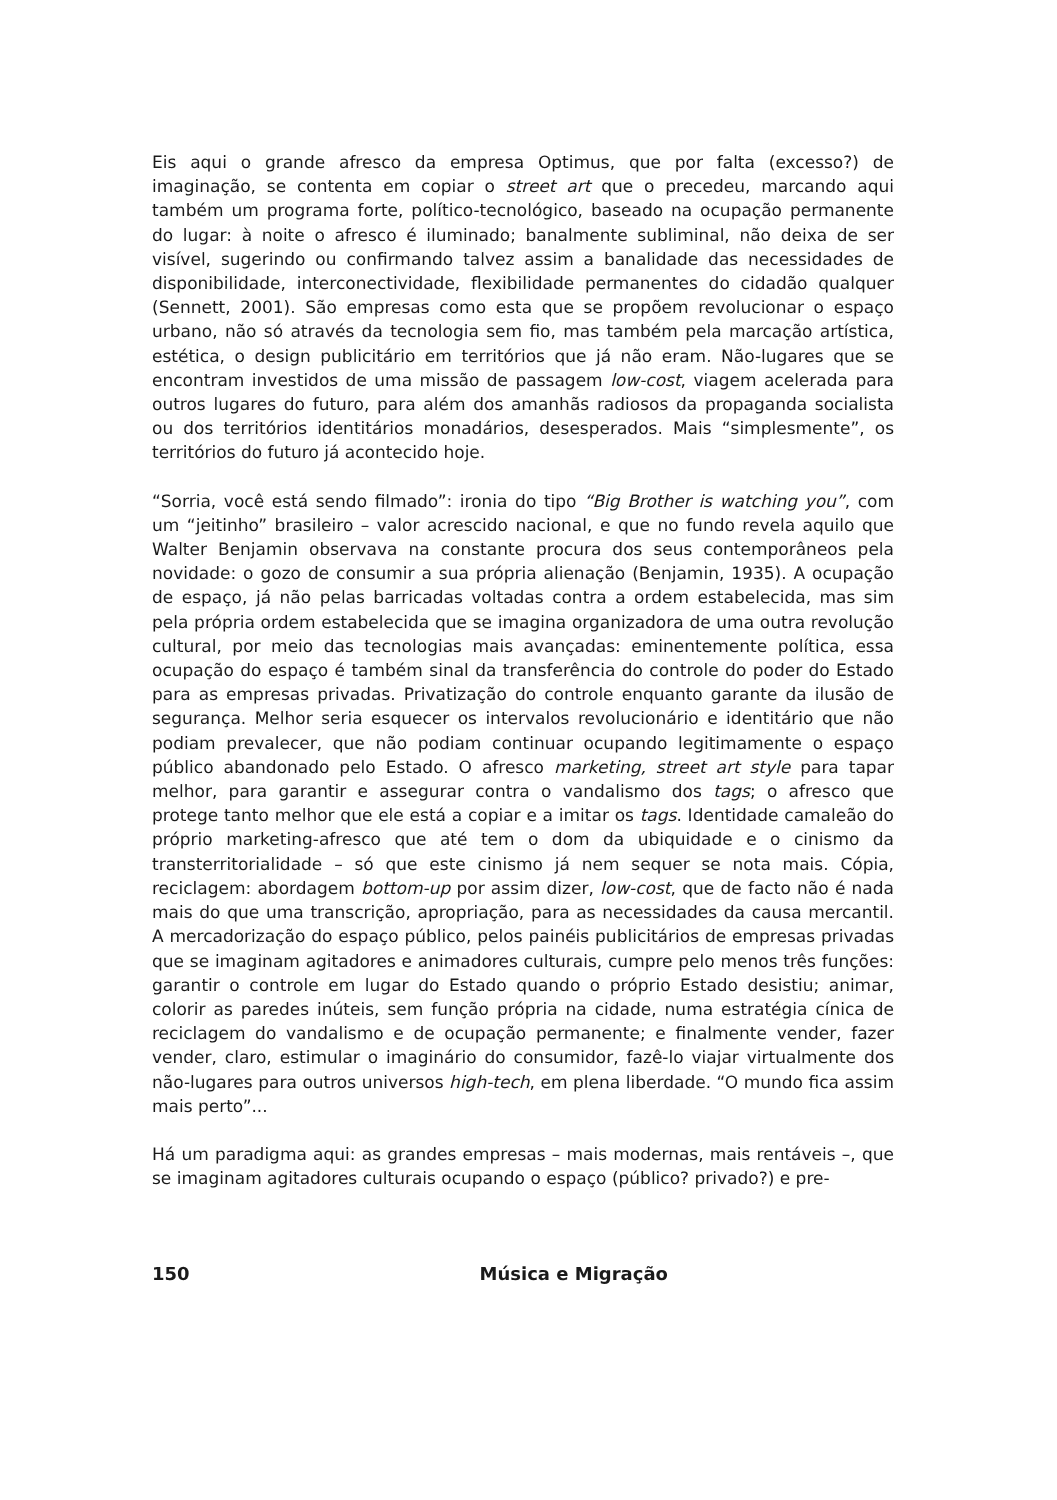Eis aqui o grande afresco da empresa Optimus, que por falta (excesso?) de imaginação, se contenta em copiar o street art que o precedeu, marcando aqui também um programa forte, político-tecnológico, baseado na ocupação permanente do lugar: à noite o afresco é iluminado; banalmente subliminal, não deixa de ser visível, sugerindo ou confirmando talvez assim a banalidade das necessidades de disponibilidade, interconectividade, flexibilidade permanentes do cidadão qualquer (Sennett, 2001). São empresas como esta que se propõem revolucionar o espaço urbano, não só através da tecnologia sem fio, mas também pela marcação artística, estética, o design publicitário em territórios que já não eram. Não-lugares que se encontram investidos de uma missão de passagem low-cost, viagem acelerada para outros lugares do futuro, para além dos amanhãs radiosos da propaganda socialista ou dos territórios identitários monadários, desesperados. Mais “simplesmente”, os territórios do futuro já acontecido hoje.
“Sorria, você está sendo filmado”: ironia do tipo “Big Brother is watching you”, com um “jeitinho” brasileiro – valor acrescido nacional, e que no fundo revela aquilo que Walter Benjamin observava na constante procura dos seus contemporâneos pela novidade: o gozo de consumir a sua própria alienação (Benjamin, 1935). A ocupação de espaço, já não pelas barricadas voltadas contra a ordem estabelecida, mas sim pela própria ordem estabelecida que se imagina organizadora de uma outra revolução cultural, por meio das tecnologias mais avançadas: eminentemente política, essa ocupação do espaço é também sinal da transferência do controle do poder do Estado para as empresas privadas. Privatização do controle enquanto garante da ilusão de segurança. Melhor seria esquecer os intervalos revolucionário e identitário que não podiam prevalecer, que não podiam continuar ocupando legitimamente o espaço público abandonado pelo Estado. O afresco marketing, street art style para tapar melhor, para garantir e assegurar contra o vandalismo dos tags; o afresco que protege tanto melhor que ele está a copiar e a imitar os tags. Identidade camaleão do próprio marketing-afresco que até tem o dom da ubiquidade e o cinismo da transterritorialidade – só que este cinismo já nem sequer se nota mais. Cópia, reciclagem: abordagem bottom-up por assim dizer, low-cost, que de facto não é nada mais do que uma transcrição, apropriação, para as necessidades da causa mercantil. A mercadorização do espaço público, pelos painéis publicitários de empresas privadas que se imaginam agitadores e animadores culturais, cumpre pelo menos três funções: garantir o controle em lugar do Estado quando o próprio Estado desistiu; animar, colorir as paredes inúteis, sem função própria na cidade, numa estratégia cínica de reciclagem do vandalismo e de ocupação permanente; e finalmente vender, fazer vender, claro, estimular o imaginário do consumidor, fazê-lo viajar virtualmente dos não-lugares para outros universos high-tech, em plena liberdade. “O mundo fica assim mais perto”...
Há um paradigma aqui: as grandes empresas – mais modernas, mais rentáveis –, que se imaginam agitadores culturais ocupando o espaço (público? privado?) e pre-
150 Música e Migração